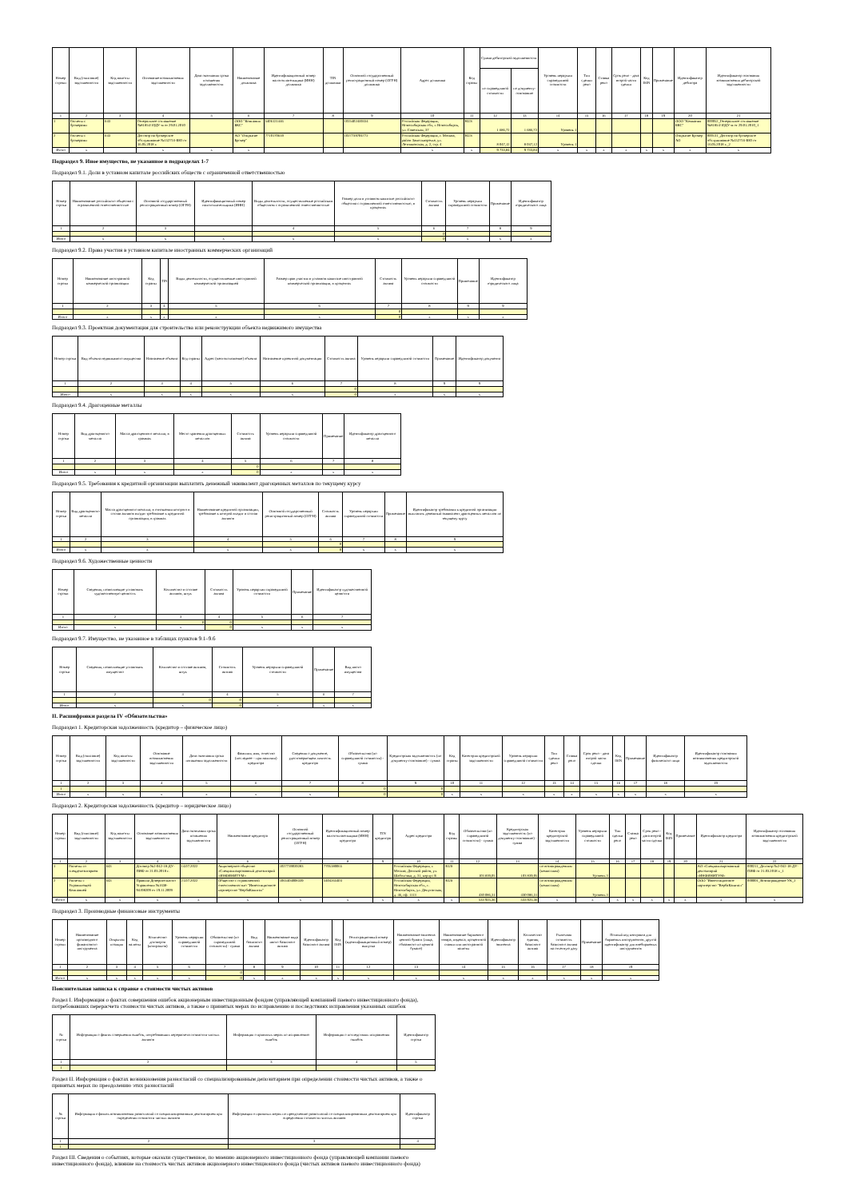| Номер строки | Вид (описание) задолженности | Код валюты задолженности | Основание возникновения задолженности | Дата окончания срока погашения задолженности | Наименование должника | Идентификационный номер налогоплательщика (ИНН) должника | TIN должника | Основной государственный регистрационный номер (ОГРН) должника | Адрес должника | Код страны | Сумма дебиторской задолженности | | Уровень иерархии справедливой стоимости | Тип сделки репо | Ставка репо | Срок репо - дата второй части сделки | Код ISIN | Примечание | Идентификатор дебитора | Идентификатор основания возникновения дебиторской задолженности |
| --- | --- | --- | --- | --- | --- | --- | --- | --- | --- | --- | --- | --- | --- | --- | --- | --- | --- | --- | --- | --- |
| | | | | | | | | | | | по справедливой стоимости | по документу-основанию | | | | | | | | |
| 1 | 2 | 3 | 4 | 5 | 6 | 7 | 8 | 9 | 10 | 11 | 12 | 13 | 14 | 15 | 16 | 17 | 18 | 19 | 20 | 21 |
| 1 | Расчеты с брокерами | 643 | Генеральное соглашение №81854/10ДУ-м от 29.01.2010 | | ООО "Компания БКС" | 5406121446 | | 1025402459334 | Российская Федерация, Новосибирская обл, г. Новосибирск, ул. Советская, 37 | RUS | 1 686,72 | 1 686,72 | Уровень 1 | | | | | | ООО "Компания БКС" | 000052_Генеральное соглашение №81854/10ДУ-м от 29.01.2010_1 |
| 2 | Расчеты с брокерами | 643 | Договор на брокерское обслуживание №152716-БЮ от 16.05.2018 г. | | АО "Открытие Брокер" | 7710170659 | | 1027739704772 | Российская Федерация, г. Москва, район Замоскворечье, ул. Летниковская, д. 2, стр. 4 | RUS | 8 047,12 | 8 047,12 | Уровень 1 | | | | | | Открытие Брокер АО | 000131_Договор на брокерское обслуживание №152716-БЮ от 16.05.2018 г._2 |
| Итого | x | | x | x | x | | | | x | x | 9 733,84 | 9 733,84 | x | x | x | x | x | x | x | x |
Подраздел 9. Иное имущество, не указанное в подразделах 1-7
Подраздел 9.1. Доли в уставном капитале российских обществ с ограниченной ответственностью
| Номер строки | Наименование российского общества с ограниченной ответственностью | Основной государственный регистрационный номер (ОГРН) | Идентификационный номер налогоплательщика (ИНН) | Виды деятельности, осуществляемые российским обществом с ограниченной ответственностью | Размер доли в уставном капитале российского общества с ограниченной ответственностью, в процентах | Стоимость актива | Уровень иерархии справедливой стоимости | Примечание | Идентификатор юридического лица |
| --- | --- | --- | --- | --- | --- | --- | --- | --- | --- |
| 1 | 2 | 3 | | 4 | 5 | 6 | 7 | 8 | 9 |
| | | | | | | 0 | | | |
| Итого | x | x | x | x | x | 0 | x | x | x |
Подраздел 9.2. Права участия в уставном капитале иностранных коммерческих организаций
| Номер строки | Наименование иностранной коммерческой организации | Код страны | TIN | Виды деятельности, осуществляемые иностранной коммерческой организацией | Размер прав участия в уставном капитале иностранной коммерческой организации, в процентах | Стоимость актива | Уровень иерархии справедливой стоимости | Примечание | Идентификатор юридического лица |
| --- | --- | --- | --- | --- | --- | --- | --- | --- | --- |
| 1 | 2 | 3 | 4 | 5 | 6 | 7 | 8 | 9 | 9 |
| | | | | | | 0 | | | |
| Итого | x | x | x | x | x | 0 | x | x | x |
Подраздел 9.3. Проектная документация для строительства или реконструкции объекта недвижимого имущества
| Номер строки | Вид объекта недвижимого имущества | Назначение объекта | Код страны | Адрес (местоположение) объекта | Назначение проектной документации | Стоимость актива | Уровень иерархии справедливой стоимости | Примечание | Идентификатор документа |
| --- | --- | --- | --- | --- | --- | --- | --- | --- | --- |
| 1 | 2 | 3 | 4 | 5 | 6 | 7 | 8 | 9 | 9 |
| | | | | | | 0 | | | |
| Итого | x | x | x | x | x | 0 | x | x | x |
Подраздел 9.4. Драгоценные металлы
| Номер строки | Вид драгоценного металла | Масса драгоценного металла, в граммах | Место хранения драгоценных металлов | Стоимость актива | Уровень иерархии справедливой стоимости | Примечание | Идентификатор драгоценного металла |
| --- | --- | --- | --- | --- | --- | --- | --- |
| 1 | 2 | 3 | 4 | 5 | 6 | 7 | 8 |
| | | | | 0 | | | |
| Итого | x | x | x | 0 | x | x | x |
Подраздел 9.5. Требования к кредитной организации выплатить денежный эквивалент драгоценных металлов по текущему курсу
| Номер строки | Вид драгоценного металла | Масса драгоценного металла, в отношении которого в состав активов входит требование к кредитной организации, в граммах | Наименование кредитной организации, требование к которой входит в состав активов | Основной государственный регистрационный номер (ОГРН) | Стоимость актива | Уровень иерархии справедливой стоимости | Примечание | Идентификатор требования к кредитной организации выплатить денежный эквивалент драгоценных металлов по текущему курсу |
| --- | --- | --- | --- | --- | --- | --- | --- | --- |
| 1 | 2 | 3 | 4 | 5 | 6 | 7 | 8 | 9 |
| | | | | | 0 | | | |
| Итого | x | x | x | x | 0 | x | x | x |
Подраздел 9.6. Художественные ценности
| Номер строки | Сведения, позволяющие установить художественную ценность | Количество в составе активов, штук | Стоимость актива | Уровень иерархии справедливой стоимости | Примечание | Идентификатор художественной ценности |
| --- | --- | --- | --- | --- | --- | --- |
| 1 | 2 | 3 | 4 | 5 | 6 | 7 |
| | | 0 | 0 | | | |
| Итого | x | x | 0 | x | x | x |
Подраздел 9.7. Имущество, не указанное в таблицах пунктов 9.1–9.6
| Номер строки | Сведения, позволяющие установить имущество | Количество в составе активов, штук | Стоимость актива | Уровень иерархии справедливой стоимости | Примечание | Вид иного имущества |
| --- | --- | --- | --- | --- | --- | --- |
| 1 | 2 | 3 | 4 | 5 | 6 | 7 |
| | | 0 | 0 | | | |
| Итого | x | x | 0 | x | x | x |
II. Расшифровки раздела IV «Обязательства»
Подраздел 1. Кредиторская задолженность (кредитор – физическое лицо)
| Номер строки | Вид (описание) задолженности | Код валюты задолженности | Основание возникновения задолженности | Дата окончания срока погашения задолженности | Фамилия, имя, отчество (последнее – при наличии) кредитора | Сведения о документе, удостоверяющем личность кредитора | Обязательства (по справедливой стоимости) - сумма | Кредиторская задолженность (по документу-основанию) - сумма | Код страны | Категория кредиторской задолженности | Уровень иерархии справедливой стоимости | Тип сделки репо | Ставка репо | Срок репо - дата второй части сделки | Код ISIN | Примечание | Идентификатор физического лица | Идентификатор основания возникновения кредиторской задолженности |
| --- | --- | --- | --- | --- | --- | --- | --- | --- | --- | --- | --- | --- | --- | --- | --- | --- | --- | --- |
| 1 | 2 | 3 | 4 | 5 | 6 | 7 | 8 | 9 | 10 | 11 | 12 | 13 | 14 | 15 | 16 | 17 | 18 | 19 |
| 1 | | | | | | | 0 | 0 | | | | | | | | | | |
| Итого | x | x | x | x | x | x | 0 | 0 | x | x | x | x | x | x | x | x | x | x |
Подраздел 2. Кредиторская задолженность (кредитор – юридическое лицо)
| Номер строки | Вид (описание) задолженности | Код валюты задолженности | Основание возникновения задолженности | Дата окончания срока погашения задолженности | Наименование кредитора | Основной государственный регистрационный номер (ОГРН) | Идентификационный номер налогоплательщика (ИНН) кредитора | TIN кредитора | Адрес кредитора | Код страны | Обязательства (по справедливой стоимости) - сумма | Кредиторская задолженность (по документу-основанию) - сумма | Категория кредиторской задолженности | Уровень иерархии справедливой стоимости | Тип сделки репо | Ставка репо | Срок репо - дата второй части сделки | Код ISIN | Примечание | Идентификатор кредитора | Идентификатор основания возникновения кредиторской задолженности |
| --- | --- | --- | --- | --- | --- | --- | --- | --- | --- | --- | --- | --- | --- | --- | --- | --- | --- | --- | --- | --- | --- |
| 1 | 2 | 3 | 4 | 5 | 6 | 7 | 8 | 9 | 10 | 11 | 12 | 13 | 14 | 15 | 16 | 17 | 18 | 19 | 20 | 21 | 22 |
| 1 | Расчеты со спецдепозитарием | 643 | Договор №2-042-18-ДУ-ПИФ от 21.03.2018 г. | 14.07.2022 | Акционерное общество «Специализированный депозитарий «ИНФИНИТУМ» | 1027739039283 | 7705380065 | | Российская Федерация, г. Москва, Донской район, ул. Шаболовка, д. 31, корпус Б | RUS | 103 839,05 | 103 839,05 | по вознаграждениям (комиссиям) | Уровень 3 | | | | | | АО «Специализированный депозитарий «ИНФИНИТУМ» | 000211_Договор №2-042-18-ДУ-ПИФ от 21.03.2018 г._1 |
| 2 | Расчеты с Управляющей Компанией | 643 | Правила Доверительного Управления №1638-94198209 от 19.11.2009 | 21.07.2022 | Общество с ограниченной ответственностью "Инвестиционное партнерство "ВербаКапитал" | 1065404008339 | 5404265403 | | Российская Федерация, Новосибирская обл., г. Новосибирск, ул. Депутатская, д. 46, оф. 1113 | RUS | 430 086,31 | 430 086,31 | по вознаграждениям (комиссиям) | Уровень 3 | | | | | | ООО "Инвестиционное партнерство "ВербаКапитал" | 000001_Вознаграждение УК_2 |
| Итого | x | x | x | x | x | x | x | x | x | x | 533 925,36 | 533 925,36 | x | x | x | x | x | x | x | x | x |
Подраздел 3. Производные финансовые инструменты
| Номер строки | Наименование производного финансового инструмента | Открытая позиция | Код валюты | Количество договоров (контрактов) | Уровень иерархии справедливой стоимости | Обязательства (по справедливой стоимости) - сумма | Вид базисного актива | Наименование вида иного базисного актива | Идентификатор базисного актива | Код ISIN | Регистрационный номер (идентификационный номер) выпуска | Наименование эмитента ценной бумаги (лица, обязанного по ценной бумаге) | Наименование биржевого товара, индекса, процентной ставки или иностранной валюты | Идентификатор эмитента | Количество единиц базисного актива | Рыночная стоимость базисного актива на отчетную дату | Примечание | Полный код контракта для биржевых инструментов, другой идентификатор для внебиржевых инструментов |
| --- | --- | --- | --- | --- | --- | --- | --- | --- | --- | --- | --- | --- | --- | --- | --- | --- | --- | --- |
| 1 | 2 | 3 | 4 | 5 | 6 | 7 | 8 | 9 | 10 | 11 | 12 | 13 | 14 | 15 | 16 | 17 | 18 | 19 |
| | | | | | | 0 | | | | | | | | | | | | |
| Итого | x | x | x | x | x | 0 | x | x | x | x | x | x | x | x | x | x | x | x |
Пояснительная записка к справке о стоимости чистых активов
Раздел I. Информация о фактах совершения ошибок акционерным инвестиционным фондом (управляющей компанией паевого инвестиционного фонда), потребовавших перерасчета стоимости чистых активов, а также о принятых мерах по исправлению и последствиях исправления указанных ошибок
| № строки | Информация о фактах совершения ошибок, потребовавших перерасчета стоимости чистых активов | Информация о принятых мерах по исправлению ошибок | Информация о последствиях исправления ошибок | Идентификатор строки |
| --- | --- | --- | --- | --- |
| 1 | 2 | 3 | 4 | 5 |
| 1 | | | | |
Раздел II. Информация о фактах возникновения разногласий со специализированным депозитарием при определении стоимости чистых активов, а также о принятых мерах по преодолению этих разногласий
| № строки | Информация о фактах возникновения разногласий со специализированным депозитарием при определении стоимости чистых активов | Информация о принятых мерах по преодолению разногласий со специализированным депозитарием при определении стоимости чистых активов | Идентификатор строки |
| --- | --- | --- | --- |
| 1 | 2 | 3 | 4 |
| 1 | | | |
Раздел III. Сведения о событиях, которые оказали существенное, по мнению акционерного инвестиционного фонда (управляющей компании паевого инвестиционного фонда), влияние на стоимость чистых активов акционерного инвестиционного фонда (чистых активов паевого инвестиционного фонда)